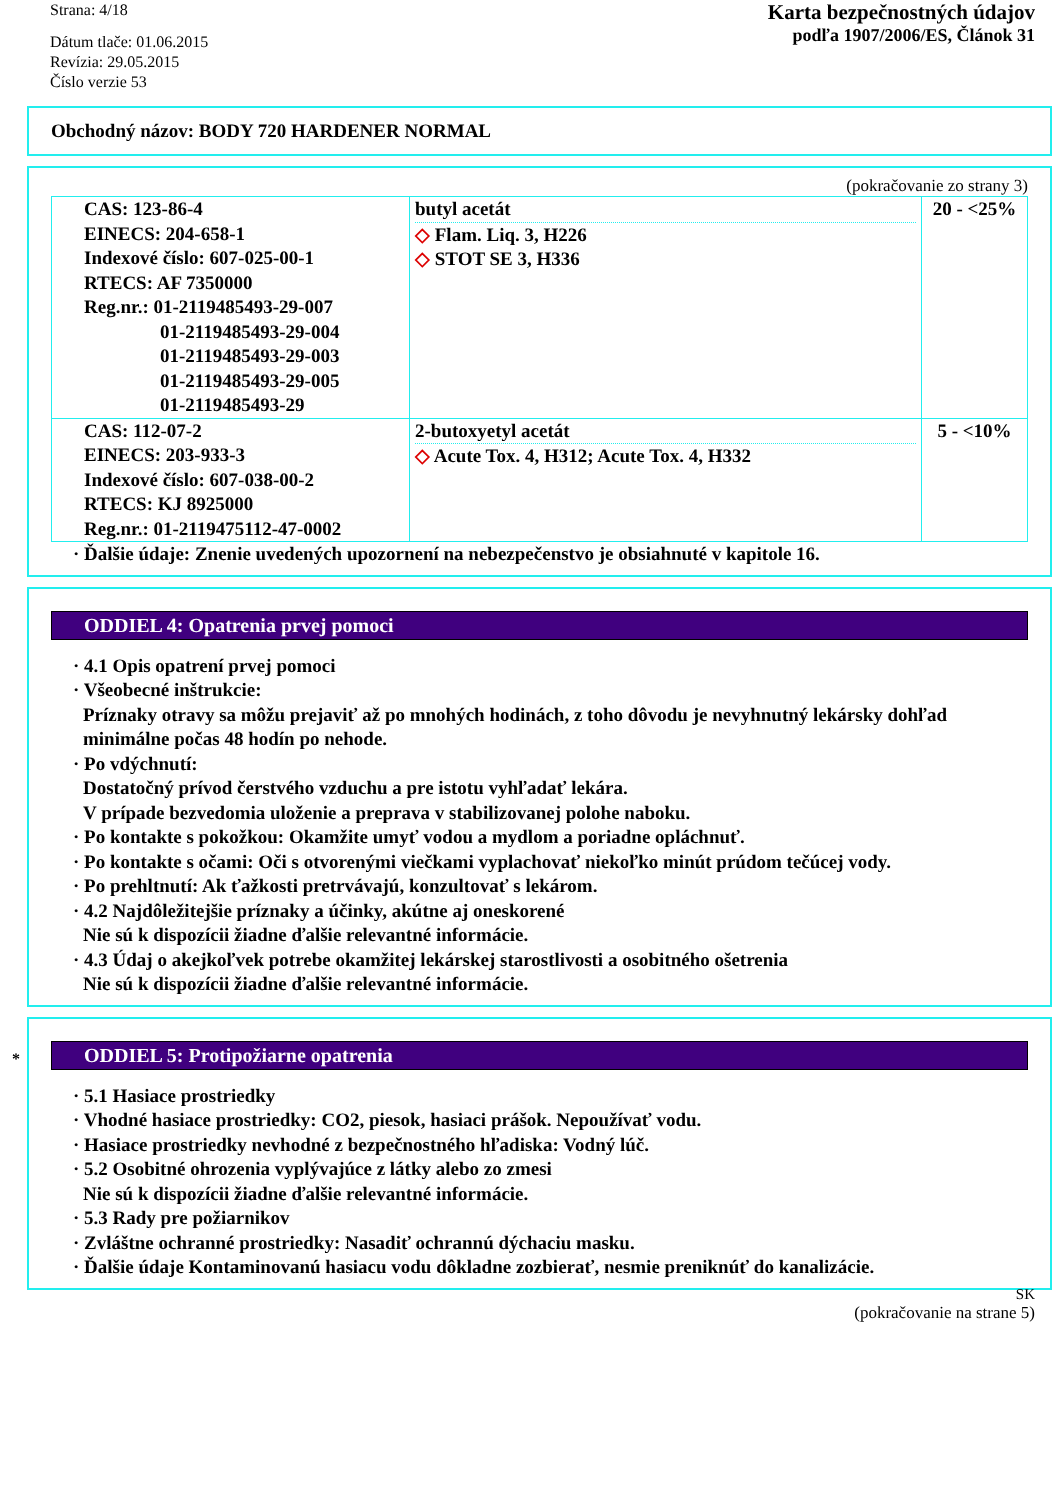Strana: 4/18
Dátum tlače: 01.06.2015
Revízia: 29.05.2015
Číslo verzie 53
Karta bezpečnostných údajov
podľa 1907/2006/ES, Článok 31
Obchodný názov: BODY 720 HARDENER NORMAL
(pokračovanie zo strany 3)
| CAS: 123-86-4 EINECS: 204-658-1 Indexové číslo: 607-025-00-1 RTECS: AF 7350000 Reg.nr.: 01-2119485493-29-007 01-2119485493-29-004 01-2119485493-29-003 01-2119485493-29-005 01-2119485493-29 | butyl acetát ◇ Flam. Liq. 3, H226 ◇ STOT SE 3, H336 | 20 - <25% |
| CAS: 112-07-2 EINECS: 203-933-3 Indexové číslo: 607-038-00-2 RTECS: KJ 8925000 Reg.nr.: 01-2119475112-47-0002 | 2-butoxyetyl acetát ◇ Acute Tox. 4, H312; Acute Tox. 4, H332 | 5 - <10% |
· Ďalšie údaje: Znenie uvedených upozornení na nebezpečenstvo je obsiahnuté v kapitole 16.
ODDIEL 4: Opatrenia prvej pomoci
· 4.1 Opis opatrení prvej pomoci
· Všeobecné inštrukcie:
Príznaky otravy sa môžu prejaviť až po mnohých hodinách, z toho dôvodu je nevyhnutný lekársky dohľad minimálne počas 48 hodín po nehode.
· Po vdýchnutí:
Dostatočný prívod čerstvého vzduchu a pre istotu vyhľadať lekára.
V prípade bezvedomia uloženie a preprava v stabilizovanej polohe naboku.
· Po kontakte s pokožkou: Okamžite umyť vodou a mydlom a poriadne opláchnuť.
· Po kontakte s očami: Oči s otvorenými viečkami vyplachovať niekoľko minút prúdom tečúcej vody.
· Po prehltnutí: Ak ťažkosti pretrvávajú, konzultovať s lekárom.
· 4.2 Najdôležitejšie príznaky a účinky, akútne aj oneskorené
Nie sú k dispozícii žiadne ďalšie relevantné informácie.
· 4.3 Údaj o akejkoľvek potrebe okamžitej lekárskej starostlivosti a osobitného ošetrenia
Nie sú k dispozícii žiadne ďalšie relevantné informácie.
*
ODDIEL 5: Protipožiarne opatrenia
· 5.1 Hasiace prostriedky
· Vhodné hasiace prostriedky: CO2, piesok, hasiaci prášok. Nepoužívať vodu.
· Hasiace prostriedky nevhodné z bezpečnostného hľadiska: Vodný lúč.
· 5.2 Osobitné ohrozenia vyplývajúce z látky alebo zo zmesi
Nie sú k dispozícii žiadne ďalšie relevantné informácie.
· 5.3 Rady pre požiarnikov
· Zvláštne ochranné prostriedky: Nasadiť ochrannú dýchaciu masku.
· Ďalšie údaje Kontaminovanú hasiacu vodu dôkladne zozbierať, nesmie preniknúť do kanalizácie.
SK
(pokračovanie na strane 5)